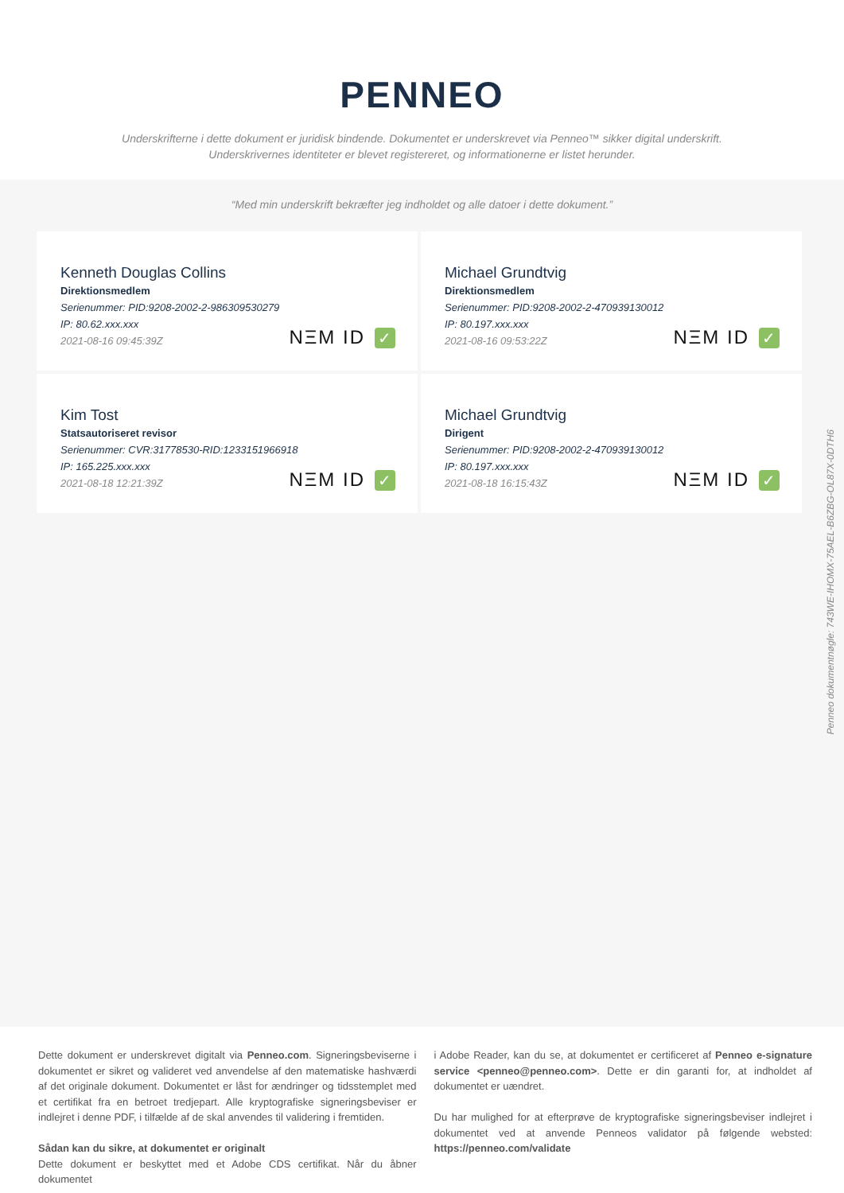PENNEO
Underskrifterne i dette dokument er juridisk bindende. Dokumentet er underskrevet via Penneo™ sikker digital underskrift.
Underskrivernes identiteter er blevet registereret, og informationerne er listet herunder.
“Med min underskrift bekræfter jeg indholdet og alle datoer i dette dokument.”
Kenneth Douglas Collins
Direktionsmedlem
Serienummer: PID:9208-2002-2-986309530279
IP: 80.62.xxx.xxx
2021-08-16 09:45:39Z
NΞM ID ✓
Michael Grundtvig
Direktionsmedlem
Serienummer: PID:9208-2002-2-470939130012
IP: 80.197.xxx.xxx
2021-08-16 09:53:22Z
NΞM ID ✓
Kim Tost
Statsautoriseret revisor
Serienummer: CVR:31778530-RID:1233151966918
IP: 165.225.xxx.xxx
2021-08-18 12:21:39Z
NΞM ID ✓
Michael Grundtvig
Dirigent
Serienummer: PID:9208-2002-2-470939130012
IP: 80.197.xxx.xxx
2021-08-18 16:15:43Z
NΞM ID ✓
Dette dokument er underskrevet digitalt via Penneo.com. Signeringsbeviserne i dokumentet er sikret og valideret ved anvendelse af den matematiske hashværdi af det originale dokument. Dokumentet er låst for ændringer og tidsstemplet med et certifikat fra en betroet tredjepart. Alle kryptografiske signeringsbeviser er indlejret i denne PDF, i tilfælde af de skal anvendes til validering i fremtiden.
Sådan kan du sikre, at dokumentet er originalt
Dette dokument er beskyttet med et Adobe CDS certifikat. Når du åbner dokumentet
i Adobe Reader, kan du se, at dokumentet er certificeret af Penneo e-signature service <penneo@penneo.com>. Dette er din garanti for, at indholdet af dokumentet er uændret.
Du har mulighed for at efterprøve de kryptografiske signeringsbeviser indlejret i dokumentet ved at anvende Penneos validator på følgende websted: https://penneo.com/validate
Penneo dokumentnøgle: 743WE-IHOMX-75AEL-B6ZBG-OL87X-0DTH6